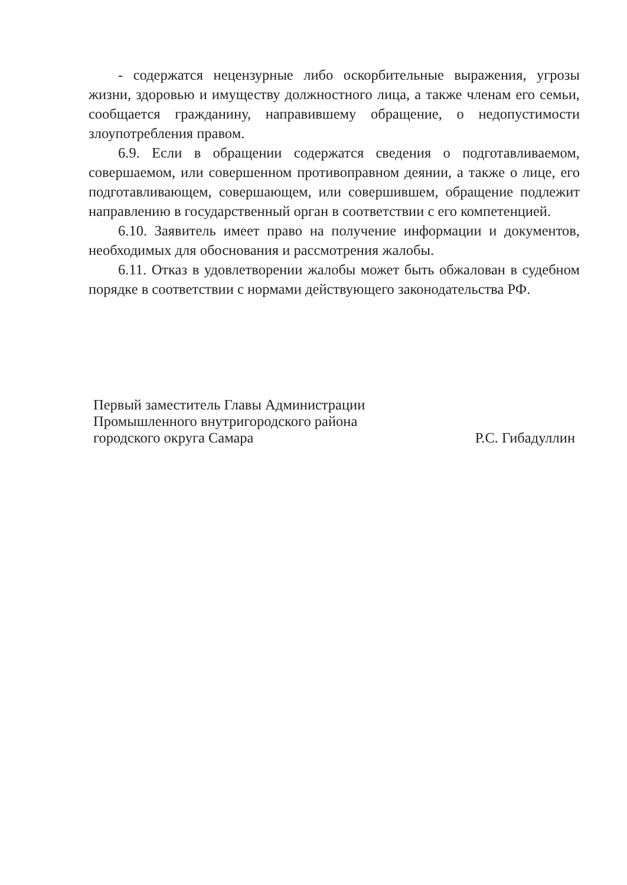- содержатся нецензурные либо оскорбительные выражения, угрозы жизни, здоровью и имуществу должностного лица, а также членам его семьи, сообщается гражданину, направившему обращение, о недопустимости злоупотребления правом.
6.9. Если в обращении содержатся сведения о подготавливаемом, совершаемом, или совершенном противоправном деянии, а также о лице, его подготавливающем, совершающем, или совершившем, обращение подлежит направлению в государственный орган в соответствии с его компетенцией.
6.10. Заявитель имеет право на получение информации и документов, необходимых для обоснования и рассмотрения жалобы.
6.11. Отказ в удовлетворении жалобы может быть обжалован в судебном порядке в соответствии с нормами действующего законодательства РФ.
Первый заместитель Главы Администрации
Промышленного внутригородского района
городского округа Самара
Р.С. Гибадуллин